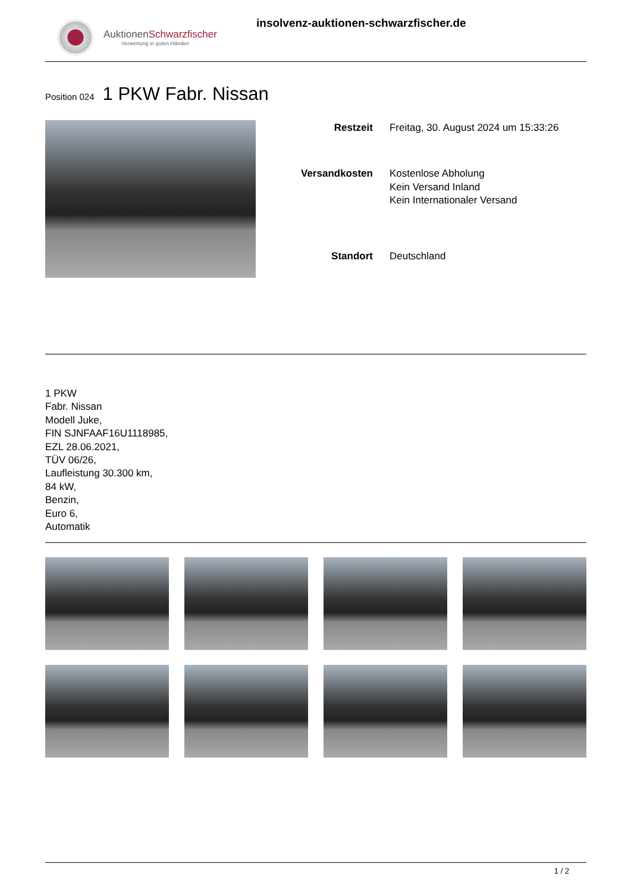AuktionenSchwarzfischer
Verwertung in guten Händen
insolvenz-auktionen-schwarzfischer.de
Position 024
1 PKW Fabr. Nissan
| Restzeit | Freitag, 30. August 2024 um 15:33:26 |
| Versandkosten | Kostenlose Abholung Kein Versand Inland Kein Internationaler Versand |
| Standort | Deutschland |
1 PKW
Fabr. Nissan
Modell Juke,
FIN SJNFAAF16U1118985,
EZL 28.06.2021,
TÜV 06/26,
Laufleistung 30.300 km,
84 kW,
Benzin,
Euro 6,
Automatik
1 / 2